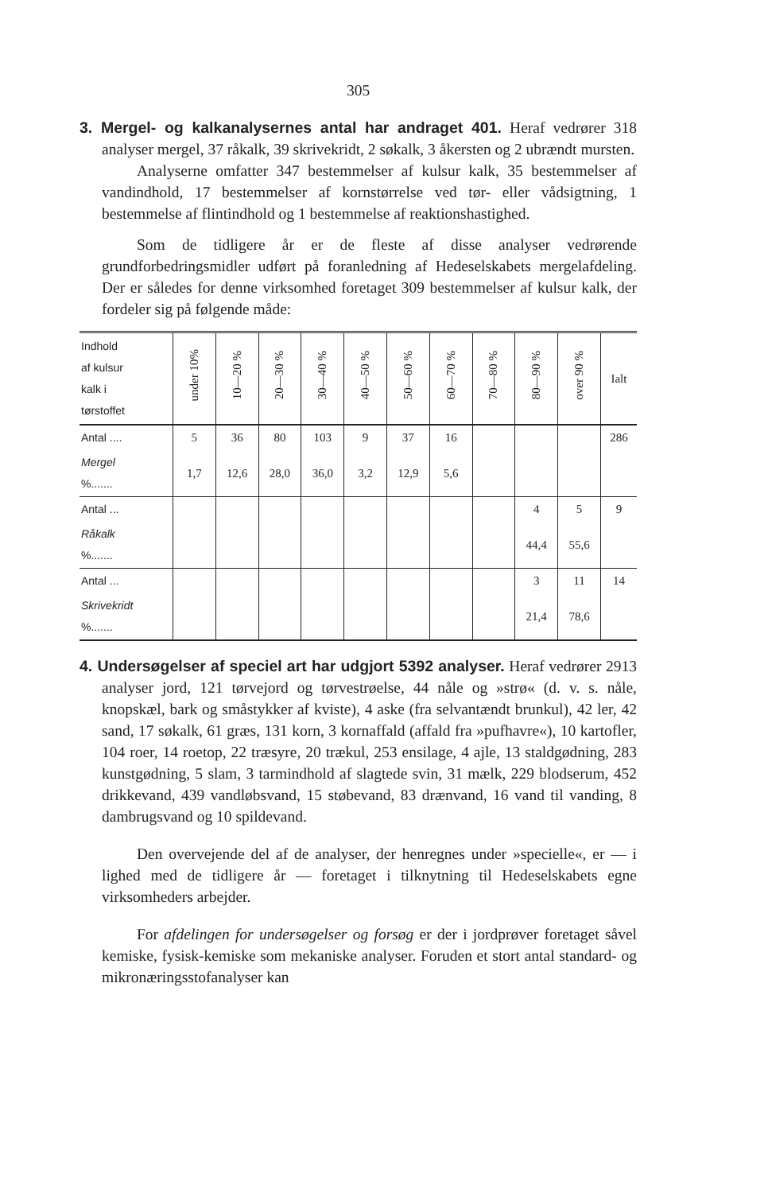305
3. Mergel- og kalkanalysernes antal har andraget 401. Heraf vedrører 318 analyser mergel, 37 råkalk, 39 skrivekridt, 2 søkalk, 3 åkersten og 2 ubrændt mursten.
Analyserne omfatter 347 bestemmelser af kulsur kalk, 35 bestemmelser af vandindhold, 17 bestemmelser af kornstørrelse ved tør- eller vådsigtning, 1 bestemmelse af flintindhold og 1 bestemmelse af reaktionshastighed.
Som de tidligere år er de fleste af disse analyser vedrørende grundforbedringsmidler udført på foranledning af Hedeselskabets mergelafdeling. Der er således for denne virksomhed foretaget 309 bestemmelser af kulsur kalk, der fordeler sig på følgende måde:
| Indhold af kulsur kalk i tørstoffet | under 10% | 10—20 % | 20—30 % | 30—40 % | 40—50 % | 50—60 % | 60—70 % | 70—80 % | 80—90 % | over 90 % | Ialt |
| --- | --- | --- | --- | --- | --- | --- | --- | --- | --- | --- | --- |
| Antal .... | 5 | 36 | 80 | 103 | 9 | 37 | 16 | | | | 286 |
| Mergel %....... | 1,7 | 12,6 | 28,0 | 36,0 | 3,2 | 12,9 | 5,6 | | | | |
| Antal ... | | | | | | | | | 4 | 5 | 9 |
| Råkalk %....... | | | | | | | | | 44,4 | 55,6 | |
| Antal ... | | | | | | | | | 3 | 11 | 14 |
| Skrivekridt %....... | | | | | | | | | 21,4 | 78,6 | |
4. Undersøgelser af speciel art har udgjort 5392 analyser. Heraf vedrører 2913 analyser jord, 121 tørvejord og tørvestrøelse, 44 nåle og »strø« (d. v. s. nåle, knopskæl, bark og småstykker af kviste), 4 aske (fra selvantændt brunkul), 42 ler, 42 sand, 17 søkalk, 61 græs, 131 korn, 3 kornaffald (affald fra »pufhavre«), 10 kartofler, 104 roer, 14 roetop, 22 træsyre, 20 trækul, 253 ensilage, 4 ajle, 13 staldgødning, 283 kunstgødning, 5 slam, 3 tarmindhold af slagtede svin, 31 mælk, 229 blodserum, 452 drikkevand, 439 vandløbsvand, 15 støbevand, 83 drænvand, 16 vand til vanding, 8 dambrugsvand og 10 spildevand.
Den overvejende del af de analyser, der henregnes under »specielle«, er — i lighed med de tidligere år — foretaget i tilknytning til Hedeselskabets egne virksomheders arbejder.
For afdelingen for undersøgelser og forsøg er der i jordprøver foretaget såvel kemiske, fysisk-kemiske som mekaniske analyser. Foruden et stort antal standard- og mikronæringsstofanalyser kan